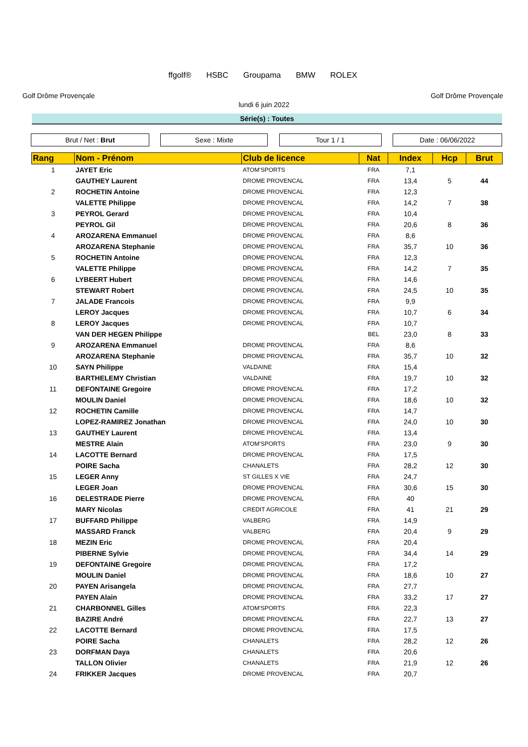Golf Drôme Provençale
ffgolf® HSBC Groupama BMW ROLEX
Golf Drôme Provençale
lundi 6 juin 2022
Série(s) : Toutes
Brut / Net : Brut Sexe : Mixte Tour 1 / 1 Date : 06/06/2022
| Rang | Nom - Prénom | Club de licence | Nat | Index | Hcp | Brut |
| --- | --- | --- | --- | --- | --- | --- |
| 1 | JAYET Eric | ATOM'SPORTS | FRA | 7,1 | | |
| | GAUTHEY Laurent | DROME PROVENCAL | FRA | 13,4 | 5 | 44 |
| 2 | ROCHETIN Antoine | DROME PROVENCAL | FRA | 12,3 | | |
| | VALETTE Philippe | DROME PROVENCAL | FRA | 14,2 | 7 | 38 |
| 3 | PEYROL Gerard | DROME PROVENCAL | FRA | 10,4 | | |
| | PEYROL Gil | DROME PROVENCAL | FRA | 20,6 | 8 | 36 |
| 4 | AROZARENA Emmanuel | DROME PROVENCAL | FRA | 8,6 | | |
| | AROZARENA Stephanie | DROME PROVENCAL | FRA | 35,7 | 10 | 36 |
| 5 | ROCHETIN Antoine | DROME PROVENCAL | FRA | 12,3 | | |
| | VALETTE Philippe | DROME PROVENCAL | FRA | 14,2 | 7 | 35 |
| 6 | LYBEERT Hubert | DROME PROVENCAL | FRA | 14,6 | | |
| | STEWART Robert | DROME PROVENCAL | FRA | 24,5 | 10 | 35 |
| 7 | JALADE Francois | DROME PROVENCAL | FRA | 9,9 | | |
| | LEROY Jacques | DROME PROVENCAL | FRA | 10,7 | 6 | 34 |
| 8 | LEROY Jacques | DROME PROVENCAL | FRA | 10,7 | | |
| | VAN DER HEGEN Philippe | | BEL | 23,0 | 8 | 33 |
| 9 | AROZARENA Emmanuel | DROME PROVENCAL | FRA | 8,6 | | |
| | AROZARENA Stephanie | DROME PROVENCAL | FRA | 35,7 | 10 | 32 |
| 10 | SAYN Philippe | VALDAINE | FRA | 15,4 | | |
| | BARTHELEMY Christian | VALDAINE | FRA | 19,7 | 10 | 32 |
| 11 | DEFONTAINE Gregoire | DROME PROVENCAL | FRA | 17,2 | | |
| | MOULIN Daniel | DROME PROVENCAL | FRA | 18,6 | 10 | 32 |
| 12 | ROCHETIN Camille | DROME PROVENCAL | FRA | 14,7 | | |
| | LOPEZ-RAMIREZ Jonathan | DROME PROVENCAL | FRA | 24,0 | 10 | 30 |
| 13 | GAUTHEY Laurent | DROME PROVENCAL | FRA | 13,4 | | |
| | MESTRE Alain | ATOM'SPORTS | FRA | 23,0 | 9 | 30 |
| 14 | LACOTTE Bernard | DROME PROVENCAL | FRA | 17,5 | | |
| | POIRE Sacha | CHANALETS | FRA | 28,2 | 12 | 30 |
| 15 | LEGER Anny | ST GILLES X VIE | FRA | 24,7 | | |
| | LEGER Joan | DROME PROVENCAL | FRA | 30,6 | 15 | 30 |
| 16 | DELESTRADE Pierre | DROME PROVENCAL | FRA | 40 | | |
| | MARY Nicolas | CREDIT AGRICOLE | FRA | 41 | 21 | 29 |
| 17 | BUFFARD Philippe | VALBERG | FRA | 14,9 | | |
| | MASSARD Franck | VALBERG | FRA | 20,4 | 9 | 29 |
| 18 | MEZIN Eric | DROME PROVENCAL | FRA | 20,4 | | |
| | PIBERNE Sylvie | DROME PROVENCAL | FRA | 34,4 | 14 | 29 |
| 19 | DEFONTAINE Gregoire | DROME PROVENCAL | FRA | 17,2 | | |
| | MOULIN Daniel | DROME PROVENCAL | FRA | 18,6 | 10 | 27 |
| 20 | PAYEN Arisangela | DROME PROVENCAL | FRA | 27,7 | | |
| | PAYEN Alain | DROME PROVENCAL | FRA | 33,2 | 17 | 27 |
| 21 | CHARBONNEL Gilles | ATOM'SPORTS | FRA | 22,3 | | |
| | BAZIRE André | DROME PROVENCAL | FRA | 22,7 | 13 | 27 |
| 22 | LACOTTE Bernard | DROME PROVENCAL | FRA | 17,5 | | |
| | POIRE Sacha | CHANALETS | FRA | 28,2 | 12 | 26 |
| 23 | DORFMAN Daya | CHANALETS | FRA | 20,6 | | |
| | TALLON Olivier | CHANALETS | FRA | 21,9 | 12 | 26 |
| 24 | FRIKKER Jacques | DROME PROVENCAL | FRA | 20,7 | | |